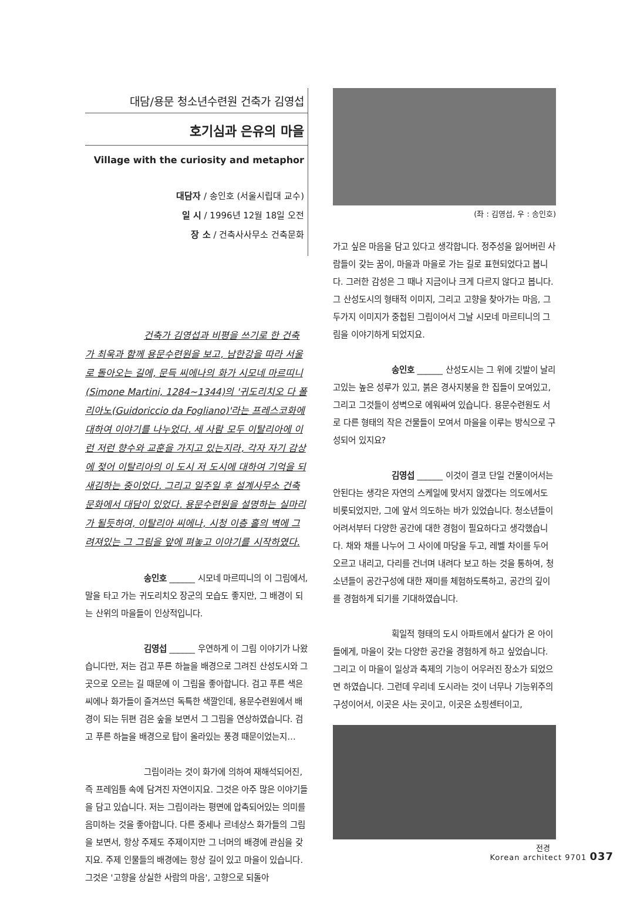대담/용문 청소년수련원 건축가 김영섭
호기심과 은유의 마을
Village with the curiosity and metaphor
대담자 / 송인호 (서울시립대 교수)
일 시 / 1996년 12월 18일 오전
장 소 / 건축사사무소 건축문화
건축가 김영섭과 비평을 쓰기로 한 건축가 최욱과 함께 용문수련원을 보고, 남한강을 따라 서울로 돌아오는 길에, 문득 씨에나의 화가 시모네 마르띠니(Simone Martini, 1284~1344)의 '귀도리치오 다 폴리아노(Guidoriccio da Fogliano)'라는 프레스코화에 대하여 이야기를 나누었다. 세 사람 모두 이탈리아에 이런 저런 향수와 교훈을 가지고 있는지라, 각자 자기 감상에 젖어 이탈리아의 이 도시 저 도시에 대하여 기억을 되새김하는 중이었다. 그리고 일주일 후 설계사무소 건축문화에서 대담이 있었다. 용문수련원을 설명하는 실마리가 될듯하여, 이탈리아 씨에나, 시청 이층 홀의 벽에 그려져있는 그 그림을 앞에 펴놓고 이야기를 시작하였다.
송인호 ______ 시모네 마르띠니의 이 그림에서, 말을 타고 가는 귀도리치오 장군의 모습도 좋지만, 그 배경이 되는 산위의 마을들이 인상적입니다.
김영섭 ______ 우연하게 이 그림 이야기가 나왔습니다만, 저는 검고 푸른 하늘을 배경으로 그려진 산성도시와 그곳으로 오르는 길 때문에 이 그림을 좋아합니다. 검고 푸른 색은 씨에나 화가들이 즐겨쓰던 독특한 색깔인데, 용문수련원에서 배경이 되는 뒤편 검은 숲을 보면서 그 그림을 연상하였습니다. 검고 푸른 하늘을 배경으로 탑이 올라있는 풍경 때문이었는지…
그림이라는 것이 화가에 의하여 재해석되어진, 즉 프레임틀 속에 담겨진 자연이지요. 그것은 아주 많은 이야기들을 담고 있습니다. 저는 그림이라는 평면에 압축되어있는 의미를 음미하는 것을 좋아합니다. 다른 중세나 르네상스 화가들의 그림을 보면서, 항상 주제도 주제이지만 그 너머의 배경에 관심을 갖지요. 주제 인물들의 배경에는 항상 길이 있고 마을이 있습니다. 그것은 '고향을 상실한 사람의 마음', 고향으로 되돌아
(좌 : 김영섭, 우 : 송인호)
가고 싶은 마음을 담고 있다고 생각합니다. 정주성을 잃어버린 사람들이 갖는 꿈이, 마을과 마을로 가는 길로 표현되었다고 봅니다. 그러한 감성은 그 때나 지금이나 크게 다르지 않다고 봅니다. 그 산성도시의 형태적 이미지, 그리고 고향을 찾아가는 마음, 그 두가지 이미지가 중첩된 그림이어서 그날 시모네 마르티니의 그림을 이야기하게 되었지요.
송인호 ______ 산성도시는 그 위에 깃발이 날리고있는 높은 성루가 있고, 붉은 경사지붕을 한 집들이 모여있고, 그리고 그것들이 성벽으로 에워싸여 있습니다. 용문수련원도 서로 다른 형태의 작은 건물들이 모여서 마을을 이루는 방식으로 구성되어 있지요?
김영섭 ______ 이것이 결코 단일 건물이어서는 안된다는 생각은 자연의 스케일에 맞서지 않겠다는 의도에서도 비롯되었지만, 그에 앞서 의도하는 바가 있었습니다. 청소년들이 어려서부터 다양한 공간에 대한 경험이 필요하다고 생각했습니다. 채와 채를 나누어 그 사이에 마당을 두고, 레벨 차이를 두어 오르고 내리고, 다리를 건너며 내려다 보고 하는 것을 통하여, 청소년들이 공간구성에 대한 재미를 체험하도록하고, 공간의 깊이를 경험하게 되기를 기대하였습니다.
획일적 형태의 도시 아파트에서 살다가 온 아이들에게, 마을이 갖는 다양한 공간을 경험하게 하고 싶었습니다. 그리고 이 마을이 일상과 축제의 기능이 어우러진 장소가 되었으면 하였습니다. 그런데 우리네 도시라는 것이 너무나 기능위주의 구성이어서, 이곳은 사는 곳이고, 이곳은 쇼핑센터이고,
전경
Korean architect 9701 037